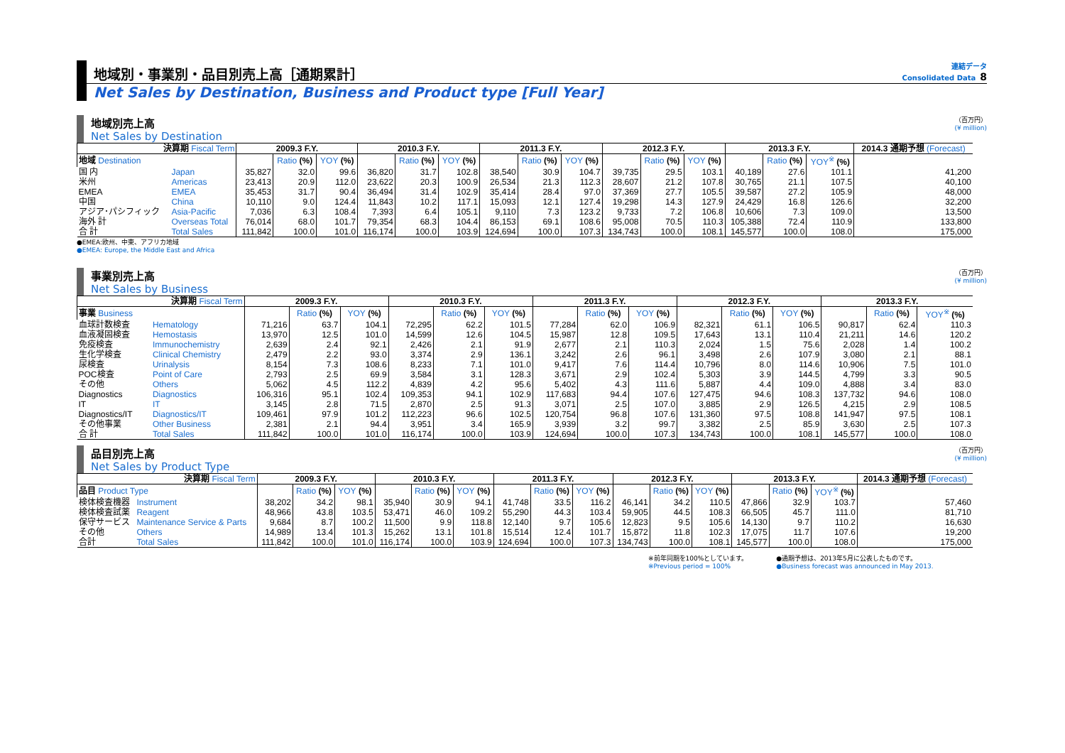地域別・事業別・品目別売上高［通期累計］
連結データ
Consolidated Data 8
Net Sales by Destination, Business and Product type [Full Year]
地域別売上高
Net Sales by Destination
（百万円）
(¥ million)
| 決算期 Fiscal Term | | 2009.3 F.Y. | | | 2010.3 F.Y. | | | 2011.3 F.Y. | | | 2012.3 F.Y. | | | 2013.3 F.Y. | | | 2014.3 通期予想 (Forecast) |
| --- | --- | --- | --- | --- | --- | --- | --- | --- | --- | --- | --- | --- | --- | --- | --- | --- | --- |
| 地域 Destination | | | Ratio (%) | YOY (%) | | Ratio (%) | YOY (%) | | Ratio (%) | YOY (%) | | Ratio (%) | YOY (%) | | Ratio (%) | YOY<sup>※</sup> (%) | |
| 国 内 | Japan | 35,827 | 32.0 | 99.6 | 36,820 | 31.7 | 102.8 | 38,540 | 30.9 | 104.7 | 39,735 | 29.5 | 103.1 | 40,189 | 27.6 | 101.1 | 41,200 |
| 米州 | Americas | 23,413 | 20.9 | 112.0 | 23,622 | 20.3 | 100.9 | 26,534 | 21.3 | 112.3 | 28,607 | 21.2 | 107.8 | 30,765 | 21.1 | 107.5 | 40,100 |
| EMEA | EMEA | 35,453 | 31.7 | 90.4 | 36,494 | 31.4 | 102.9 | 35,414 | 28.4 | 97.0 | 37,369 | 27.7 | 105.5 | 39,587 | 27.2 | 105.9 | 48,000 |
| 中国 | China | 10,110 | 9.0 | 124.4 | 11,843 | 10.2 | 117.1 | 15,093 | 12.1 | 127.4 | 19,298 | 14.3 | 127.9 | 24,429 | 16.8 | 126.6 | 32,200 |
| アジア･パシフィック | Asia-Pacific | 7,036 | 6.3 | 108.4 | 7,393 | 6.4 | 105.1 | 9,110 | 7.3 | 123.2 | 9,733 | 7.2 | 106.8 | 10,606 | 7.3 | 109.0 | 13,500 |
| 海外 計 | Overseas Total | 76,014 | 68.0 | 101.7 | 79,354 | 68.3 | 104.4 | 86,153 | 69.1 | 108.6 | 95,008 | 70.5 | 110.3 | 105,388 | 72.4 | 110.9 | 133,800 |
| 合 計 | Total Sales | 111,842 | 100.0 | 101.0 | 116,174 | 100.0 | 103.9 | 124,694 | 100.0 | 107.3 | 134,743 | 100.0 | 108.1 | 145,577 | 100.0 | 108.0 | 175,000 |
●EMEA:欧州、中東、アフリカ地域
●EMEA: Europe, the Middle East and Africa
事業別売上高
Net Sales by Business
（百万円）
(¥ million)
| 決算期 Fiscal Term | | 2009.3 F.Y. | | | 2010.3 F.Y. | | | 2011.3 F.Y. | | | 2012.3 F.Y. | | | 2013.3 F.Y. | | |
| --- | --- | --- | --- | --- | --- | --- | --- | --- | --- | --- | --- | --- | --- | --- | --- | --- |
| 事業 Business | | | Ratio (%) | YOY (%) | | Ratio (%) | YOY (%) | | Ratio (%) | YOY (%) | | Ratio (%) | YOY (%) | | Ratio (%) | YOY<sup>※</sup> (%) |
| 血球計数検査 | Hematology | 71,216 | 63.7 | 104.1 | 72,295 | 62.2 | 101.5 | 77,284 | 62.0 | 106.9 | 82,321 | 61.1 | 106.5 | 90,817 | 62.4 | 110.3 |
| 血液凝固検査 | Hemostasis | 13,970 | 12.5 | 101.0 | 14,599 | 12.6 | 104.5 | 15,987 | 12.8 | 109.5 | 17,643 | 13.1 | 110.4 | 21,211 | 14.6 | 120.2 |
| 免疫検査 | Immunochemistry | 2,639 | 2.4 | 92.1 | 2,426 | 2.1 | 91.9 | 2,677 | 2.1 | 110.3 | 2,024 | 1.5 | 75.6 | 2,028 | 1.4 | 100.2 |
| 生化学検査 | Clinical Chemistry | 2,479 | 2.2 | 93.0 | 3,374 | 2.9 | 136.1 | 3,242 | 2.6 | 96.1 | 3,498 | 2.6 | 107.9 | 3,080 | 2.1 | 88.1 |
| 尿検査 | Urinalysis | 8,154 | 7.3 | 108.6 | 8,233 | 7.1 | 101.0 | 9,417 | 7.6 | 114.4 | 10,796 | 8.0 | 114.6 | 10,906 | 7.5 | 101.0 |
| POC検査 | Point of Care | 2,793 | 2.5 | 69.9 | 3,584 | 3.1 | 128.3 | 3,671 | 2.9 | 102.4 | 5,303 | 3.9 | 144.5 | 4,799 | 3.3 | 90.5 |
| その他 | Others | 5,062 | 4.5 | 112.2 | 4,839 | 4.2 | 95.6 | 5,402 | 4.3 | 111.6 | 5,887 | 4.4 | 109.0 | 4,888 | 3.4 | 83.0 |
| Diagnostics | Diagnostics | 106,316 | 95.1 | 102.4 | 109,353 | 94.1 | 102.9 | 117,683 | 94.4 | 107.6 | 127,475 | 94.6 | 108.3 | 137,732 | 94.6 | 108.0 |
| IT | IT | 3,145 | 2.8 | 71.5 | 2,870 | 2.5 | 91.3 | 3,071 | 2.5 | 107.0 | 3,885 | 2.9 | 126.5 | 4,215 | 2.9 | 108.5 |
| Diagnostics/IT | Diagnostics/IT | 109,461 | 97.9 | 101.2 | 112,223 | 96.6 | 102.5 | 120,754 | 96.8 | 107.6 | 131,360 | 97.5 | 108.8 | 141,947 | 97.5 | 108.1 |
| その他事業 | Other Business | 2,381 | 2.1 | 94.4 | 3,951 | 3.4 | 165.9 | 3,939 | 3.2 | 99.7 | 3,382 | 2.5 | 85.9 | 3,630 | 2.5 | 107.3 |
| 合 計 | Total Sales | 111,842 | 100.0 | 101.0 | 116,174 | 100.0 | 103.9 | 124,694 | 100.0 | 107.3 | 134,743 | 100.0 | 108.1 | 145,577 | 100.0 | 108.0 |
品目別売上高
Net Sales by Product Type
（百万円）
(¥ million)
| 決算期 Fiscal Term | | 2009.3 F.Y. | | | 2010.3 F.Y. | | | 2011.3 F.Y. | | | 2012.3 F.Y. | | | 2013.3 F.Y. | | | 2014.3 通期予想 (Forecast) |
| --- | --- | --- | --- | --- | --- | --- | --- | --- | --- | --- | --- | --- | --- | --- | --- | --- | --- |
| 品目 Product Type | | | Ratio (%) | YOY (%) | | Ratio (%) | YOY (%) | | Ratio (%) | YOY (%) | | Ratio (%) | YOY (%) | | Ratio (%) | YOY<sup>※</sup> (%) | |
| 検体検査機器 | Instrument | 38,202 | 34.2 | 98.1 | 35,940 | 30.9 | 94.1 | 41,748 | 33.5 | 116.2 | 46,141 | 34.2 | 110.5 | 47,866 | 32.9 | 103.7 | 57,460 |
| 検体検査試薬 | Reagent | 48,966 | 43.8 | 103.5 | 53,471 | 46.0 | 109.2 | 55,290 | 44.3 | 103.4 | 59,905 | 44.5 | 108.3 | 66,505 | 45.7 | 111.0 | 81,710 |
| 保守サービス | Maintenance Service & Parts | 9,684 | 8.7 | 100.2 | 11,500 | 9.9 | 118.8 | 12,140 | 9.7 | 105.6 | 12,823 | 9.5 | 105.6 | 14,130 | 9.7 | 110.2 | 16,630 |
| その他 | Others | 14,989 | 13.4 | 101.3 | 15,262 | 13.1 | 101.8 | 15,514 | 12.4 | 101.7 | 15,872 | 11.8 | 102.3 | 17,075 | 11.7 | 107.6 | 19,200 |
| 合計 | Total Sales | 111,842 | 100.0 | 101.0 | 116,174 | 100.0 | 103.9 | 124,694 | 100.0 | 107.3 | 134,743 | 100.0 | 108.1 | 145,577 | 100.0 | 108.0 | 175,000 |
※前年同期を100%としています。
※Previous period = 100%
●通期予想は、2013年5月に公表したものです。
●Business forecast was announced in May 2013.